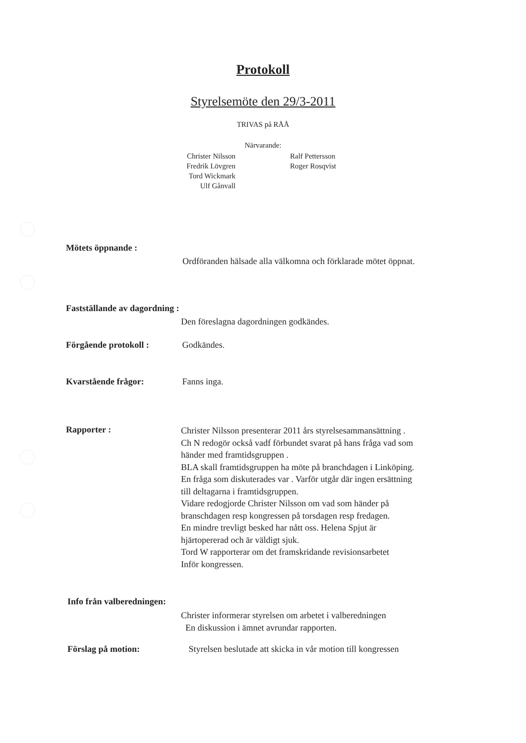Protokoll
Styrelsemöte den 29/3-2011
TRIVAS på RÅÅ
Närvarande:
Christer Nilsson
Fredrik Lövgren
Tord Wickmark
Ulf Gånvall
Ralf Pettersson
Roger Rosqvist
Mötets öppnande :
Ordföranden hälsade alla välkomna och förklarade mötet öppnat.
Fastställande av dagordning :
Den föreslagna dagordningen godkändes.
Förgående protokoll : Godkändes.
Kvarstående frågor: Fanns inga.
Rapporter :
Christer Nilsson presenterar 2011 års styrelsesammansättning .
Ch N redogör också vadf förbundet svarat på hans fråga vad som
händer med framtidsgruppen .
BLA skall framtidsgruppen ha möte på branchdagen i Linköping.
En fråga som diskuterades var . Varför utgår där ingen ersättning
till deltagarna i framtidsgruppen.
Vidare redogjorde Christer Nilsson om vad som händer på
branschdagen resp kongressen på torsdagen resp fredagen.
En mindre trevligt besked har nått oss. Helena Spjut är
hjärtopererad och är väldigt sjuk.
Tord W rapporterar om det framskridande revisionsarbetet
Inför kongressen.
Info från valberedningen:
Christer informerar styrelsen om arbetet i valberedningen
En diskussion i ämnet avrundar rapporten.
Förslag på motion: Styrelsen beslutade att skicka in vår motion till kongressen